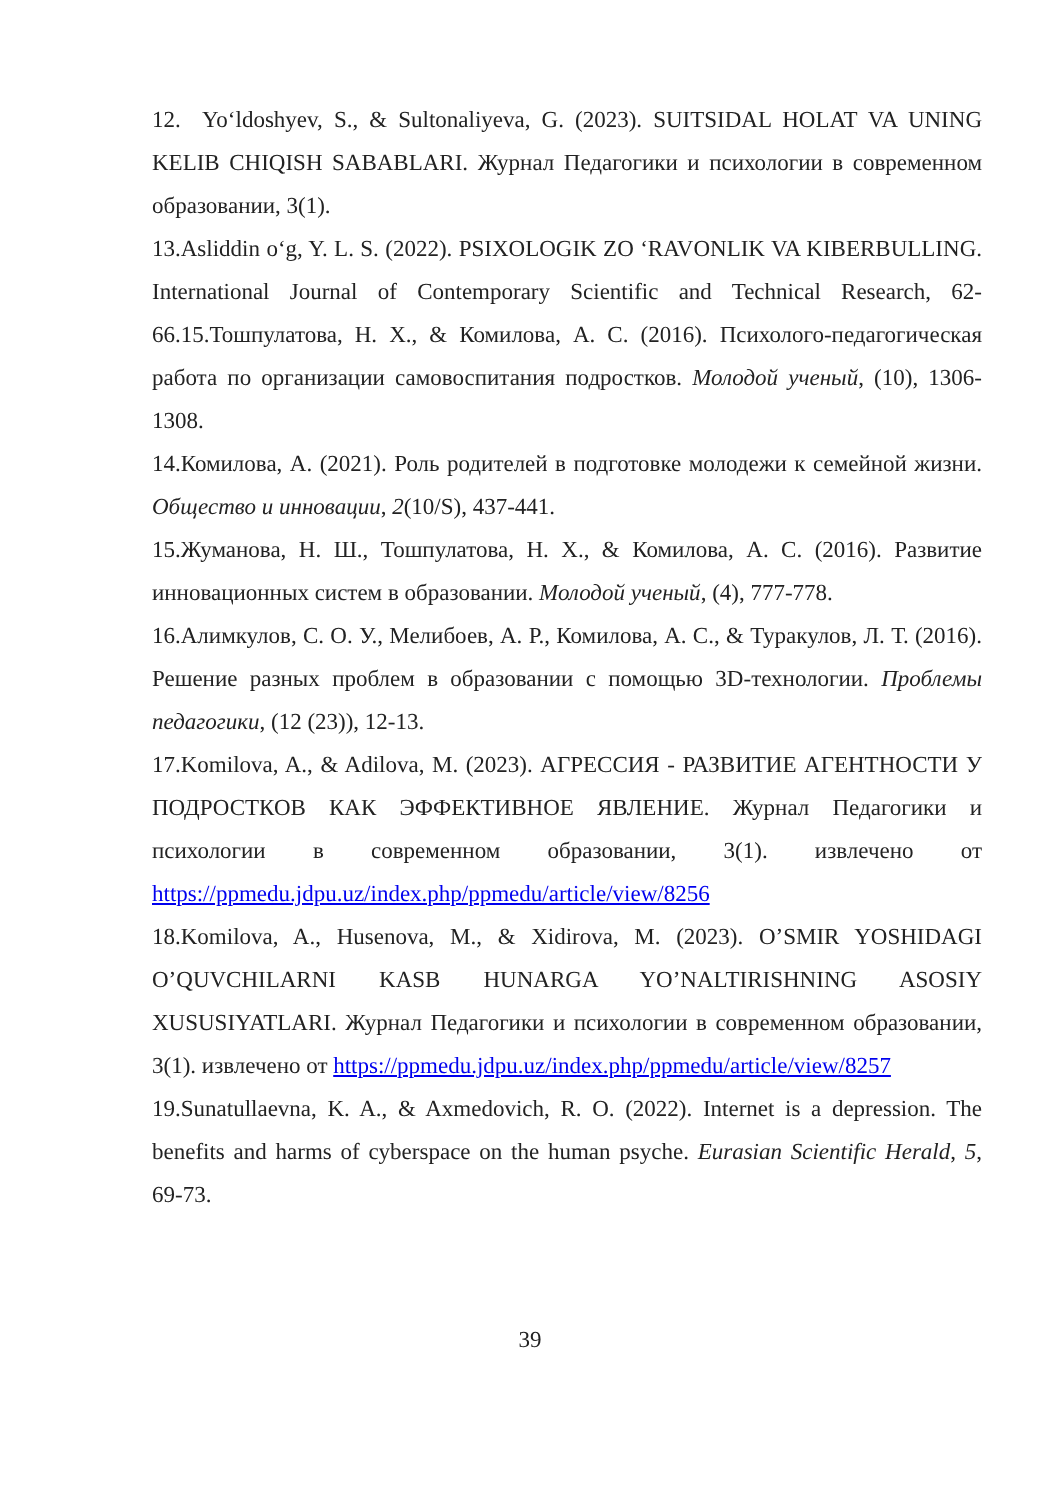12. Yo‘ldoshyev, S., & Sultonaliyeva, G. (2023). SUITSIDAL HOLAT VA UNING KELIB CHIQISH SABABLARI. Журнал Педагогики и психологии в современном образовании, 3(1).
13.Asliddin o‘g, Y. L. S. (2022). PSIXOLOGIK ZO ‘RAVONLIK VA KIBERBULLING. International Journal of Contemporary Scientific and Technical Research, 62-66.15.Тошпулатова, Н. Х., & Комилова, А. С. (2016). Психолого-педагогическая работа по организации самовоспитания подростков. Молодой ученый, (10), 1306-1308.
14.Комилова, А. (2021). Роль родителей в подготовке молодежи к семейной жизни. Общество и инновации, 2(10/S), 437-441.
15.Жуманова, Н. Ш., Тошпулатова, Н. Х., & Комилова, А. С. (2016). Развитие инновационных систем в образовании. Молодой ученый, (4), 777-778.
16.Алимкулов, С. О. У., Мелибоев, А. Р., Комилова, А. С., & Туракулов, Л. Т. (2016). Решение разных проблем в образовании с помощью 3D-технологии. Проблемы педагогики, (12 (23)), 12-13.
17.Komilova, A., & Adilova, M. (2023). АГРЕССИЯ - РАЗВИТИЕ АГЕНТНОСТИ У ПОДРОСТКОВ КАК ЭФФЕКТИВНОЕ ЯВЛЕНИЕ. Журнал Педагогики и психологии в современном образовании, 3(1). извлечено от https://ppmedu.jdpu.uz/index.php/ppmedu/article/view/8256
18.Komilova, A., Husenova, M., & Xidirova, M. (2023). O’SMIR YOSHIDAGI O’QUVCHILARNI KASB HUNARGA YO’NALTIRISHNING ASOSIY XUSUSIYATLARI. Журнал Педагогики и психологии в современном образовании, 3(1). извлечено от https://ppmedu.jdpu.uz/index.php/ppmedu/article/view/8257
19.Sunatullaevna, K. A., & Axmedovich, R. O. (2022). Internet is a depression. The benefits and harms of cyberspace on the human psyche. Eurasian Scientific Herald, 5, 69-73.
39